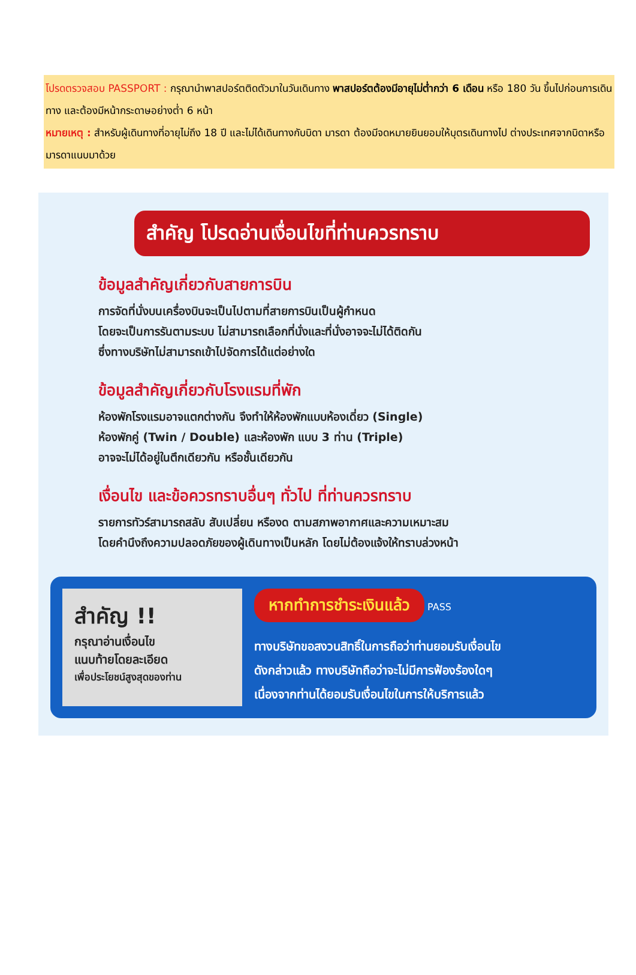โปรดตรวจสอบ PASSPORT : กรุณานำพาสปอร์ตติดตัวมาในวันเดินทาง พาสปอร์ตต้องมีอายุไม่ต่ำกว่า 6 เดือน หรือ 180 วัน ขึ้นไปก่อนการเดินทาง และต้องมีหน้ากระดาษอย่างต่ำ 6 หน้า
หมายเหตุ : สำหรับผู้เดินทางที่อายุไม่ถึง 18 ปี และไม่ได้เดินทางกับบิดา มารดา ต้องมีจดหมายยินยอมให้บุตรเดินทางไป ต่างประเทศจากบิดาหรือมารดาแนบมาด้วย
สำคัญ โปรดอ่านเงื่อนไขที่ท่านควรทราบ
ข้อมูลสำคัญเกี่ยวกับสายการบิน
การจัดที่นั่งบนเครื่องบินจะเป็นไปตามที่สายการบินเป็นผู้กำหนด
โดยจะเป็นการรันตามระบบ ไม่สามารถเลือกที่นั่งและที่นั่งอาจจะไม่ได้ติดกัน
ซึ่งทางบริษัทไม่สามารถเข้าไปจัดการได้แต่อย่างใด
ข้อมูลสำคัญเกี่ยวกับโรงแรมที่พัก
ห้องพักโรงแรมอาจแตกต่างกัน จึงทำให้ห้องพักแบบห้องเดี่ยว (Single)
ห้องพักคู่ (Twin / Double) และห้องพัก แบบ 3 ท่าน (Triple)
อาจจะไม่ได้อยู่ในตึกเดียวกัน หรือชั้นเดียวกัน
เงื่อนไข และข้อควรทราบอื่นๆ ทั่วไป ที่ท่านควรทราบ
รายการทัวร์สามารถสลับ สับเปลี่ยน หรืองด ตามสภาพอากาศและความเหมาะสม
โดยคำนึงถึงความปลอดภัยของผู้เดินทางเป็นหลัก โดยไม่ต้องแจ้งให้ทราบล่วงหน้า
สำคัญ !!
กรุณาอ่านเงื่อนไข
แนบท้ายโดยละเอียด
เพื่อประโยชน์สูงสุดของท่าน
หากทำการชำระเงินแล้ว PASS
ทางบริษัทขอสงวนสิทธิ์ในการถือว่าท่านยอมรับเงื่อนไข
ดังกล่าวแล้ว ทางบริษัทถือว่าจะไม่มีการฟ้องร้องใดๆ
เนื่องจากท่านได้ยอมรับเงื่อนไขในการให้บริการแล้ว